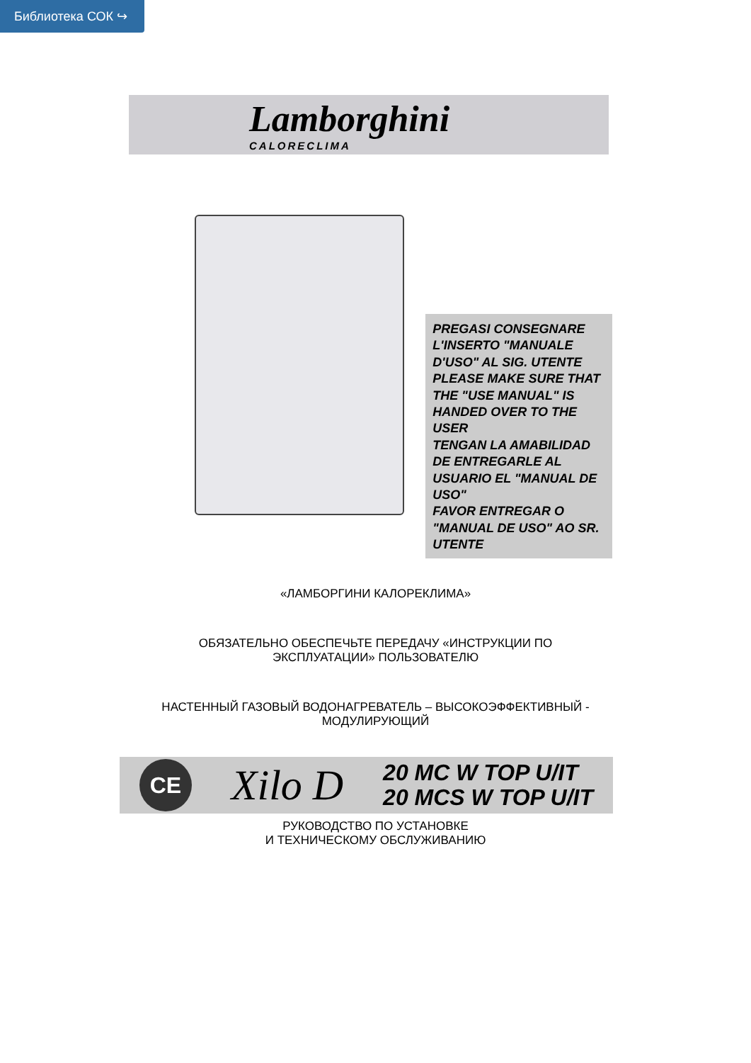Библиотека СОК ↪
Lamborghini
CALORECLIMA
PREGASI CONSEGNARE L'INSERTO "MANUALE D'USO" AL SIG. UTENTE
PLEASE MAKE SURE THAT THE "USE MANUAL" IS HANDED OVER TO THE USER
TENGAN LA AMABILIDAD DE ENTREGARLE AL USUARIO EL "MANUAL DE USO"
FAVOR ENTREGAR O "MANUAL DE USO" AO SR. UTENTE
«ЛАМБОРГИНИ КАЛОРЕКЛИМА»
ОБЯЗАТЕЛЬНО ОБЕСПЕЧЬТЕ ПЕРЕДАЧУ «ИНСТРУКЦИИ ПО
ЭКСПЛУАТАЦИИ» ПОЛЬЗОВАТЕЛЮ
НАСТЕННЫЙ ГАЗОВЫЙ ВОДОНАГРЕВАТЕЛЬ – ВЫСОКОЭФФЕКТИВНЫЙ -
МОДУЛИРУЮЩИЙ
CE
Xilo D
20 MC W TOP U/IT
20 MCS W TOP U/IT
РУКОВОДСТВО ПО УСТАНОВКЕ
И ТЕХНИЧЕСКОМУ ОБСЛУЖИВАНИЮ